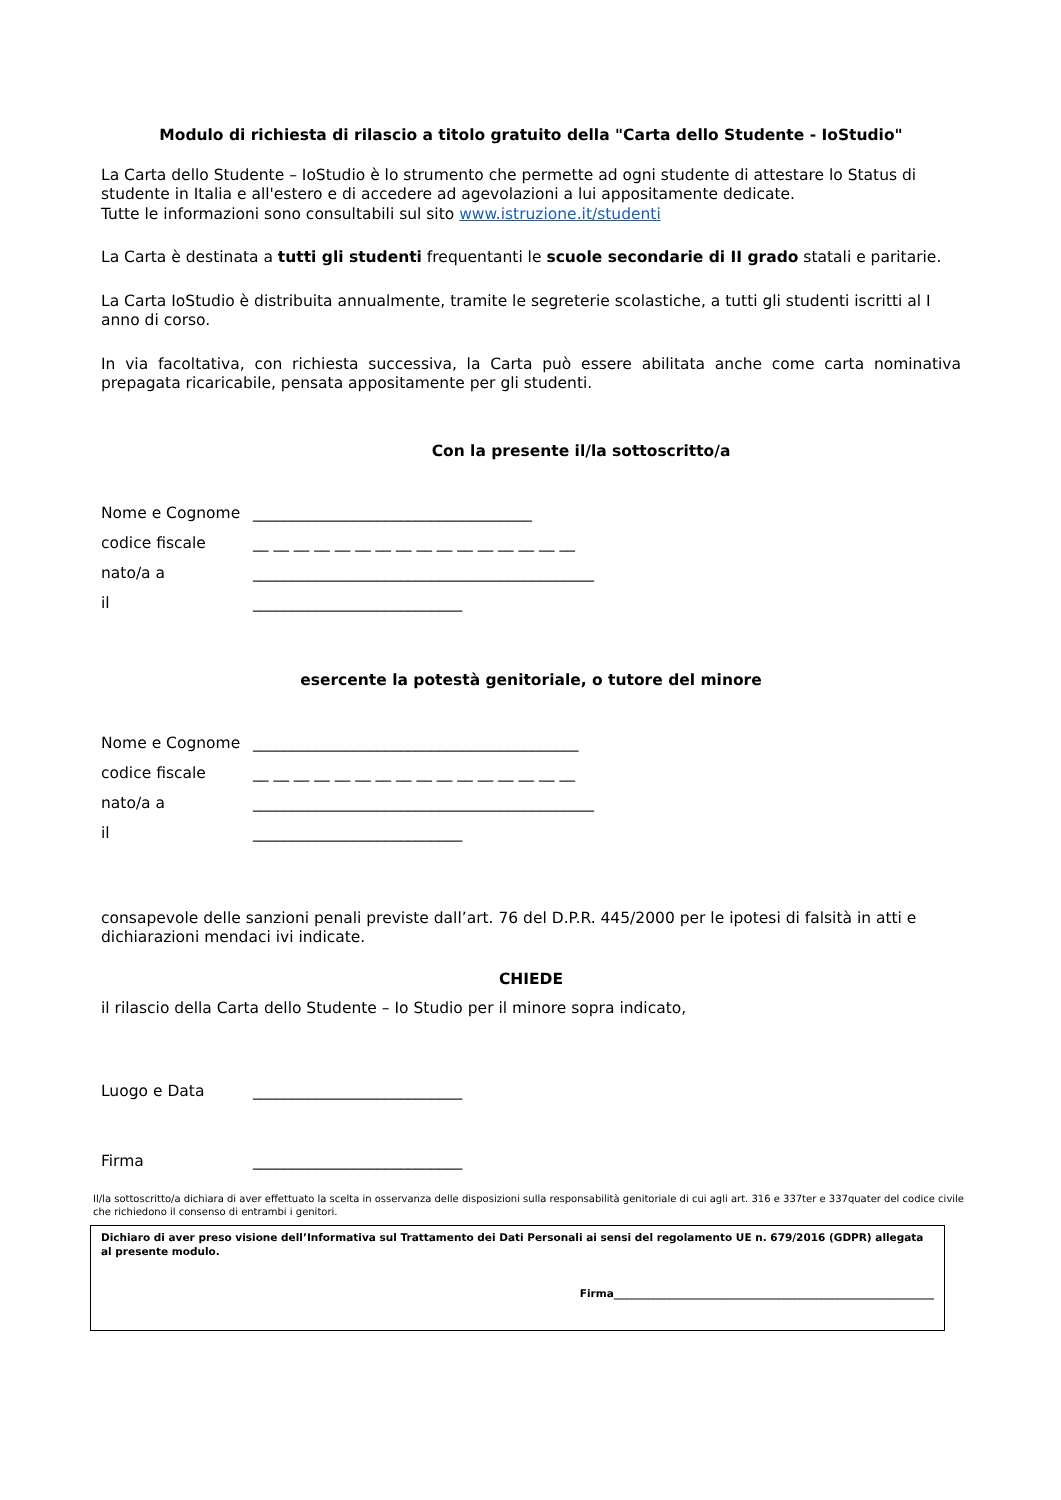Modulo di richiesta di rilascio a titolo gratuito della "Carta dello Studente - IoStudio"
La Carta dello Studente – IoStudio è lo strumento che permette ad ogni studente di attestare lo Status di studente in Italia e all'estero e di accedere ad agevolazioni a lui appositamente dedicate.
Tutte le informazioni sono consultabili sul sito www.istruzione.it/studenti
La Carta è destinata a tutti gli studenti frequentanti le scuole secondarie di II grado statali e paritarie.
La Carta IoStudio è distribuita annualmente, tramite le segreterie scolastiche, a tutti gli studenti iscritti al I anno di corso.
In via facoltativa, con richiesta successiva, la Carta può essere abilitata anche come carta nominativa prepagata ricaricabile, pensata appositamente per gli studenti.
Con la presente il/la sottoscritto/a
Nome e Cognome ____________________________________
codice fiscale __ __ __ __ __ __ __ __ __ __ __ __ __ __ __ __
nato/a a ____________________________________________
il ___________________________
esercente la potestà genitoriale, o tutore del minore
Nome e Cognome __________________________________________
codice fiscale __ __ __ __ __ __ __ __ __ __ __ __ __ __ __ __
nato/a a ____________________________________________
il ___________________________
consapevole delle sanzioni penali previste dall’art. 76 del D.P.R. 445/2000 per le ipotesi di falsità in atti e dichiarazioni mendaci ivi indicate.
CHIEDE
il rilascio della Carta dello Studente – Io Studio per il minore sopra indicato,
Luogo e Data ___________________________
Firma ___________________________
Il/la sottoscritto/a dichiara di aver effettuato la scelta in osservanza delle disposizioni sulla responsabilità genitoriale di cui agli art. 316 e 337ter e 337quater del codice civile che richiedono il consenso di entrambi i genitori.
Dichiaro di aver preso visione dell’Informativa sul Trattamento dei Dati Personali ai sensi del regolamento UE n. 679/2016 (GDPR) allegata al presente modulo.
Firma_____________________________________________________________